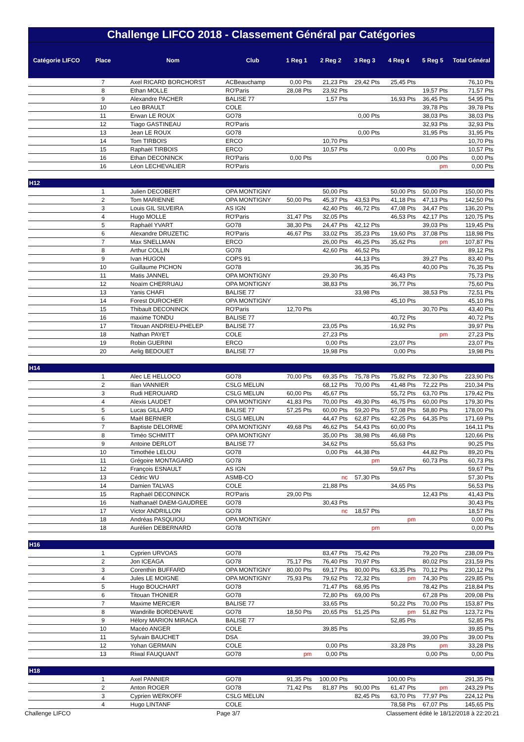| Challenge LIFCO 2018 - Classement Général par Catégories | | | | | | | | | |
| Catégorie LIFCO | Place | Nom | Club | 1 Reg 1 | 2 Reg 2 | 3 Reg 3 | 4 Reg 4 | 5 Reg 5 | Total Général |
| | 7 | Axel RICARD BORCHORST | ACBeauchamp | 0,00 Pts | 21,23 Pts | 29,42 Pts | 25,45 Pts | | 76,10 Pts |
| | 8 | Ethan MOLLE | RO'Paris | 28,08 Pts | 23,92 Pts | | | 19,57 Pts | 71,57 Pts |
| | 9 | Alexandre PACHER | BALISE 77 | | 1,57 Pts | | 16,93 Pts | 36,45 Pts | 54,95 Pts |
| | 10 | Leo BRAULT | COLE | | | | | 39,78 Pts | 39,78 Pts |
| | 11 | Erwan LE ROUX | GO78 | | | 0,00 Pts | | 38,03 Pts | 38,03 Pts |
| | 12 | Tiago GASTINEAU | RO'Paris | | | | | 32,93 Pts | 32,93 Pts |
| | 13 | Jean LE ROUX | GO78 | | | 0,00 Pts | | 31,95 Pts | 31,95 Pts |
| | 14 | Tom TIRBOIS | ERCO | | 10,70 Pts | | | | 10,70 Pts |
| | 15 | Raphaël TIRBOIS | ERCO | | 10,57 Pts | | 0,00 Pts | | 10,57 Pts |
| | 16 | Ethan DECONINCK | RO'Paris | 0,00 Pts | | | | 0,00 Pts | 0,00 Pts |
| | 16 | Léon LECHEVALIER | RO'Paris | | | | | pm | 0,00 Pts |
| H12 | | | | | | | | | |
| | 1 | Julien DECOBERT | OPA MONTIGNY | | 50,00 Pts | | 50,00 Pts | 50,00 Pts | 150,00 Pts |
| | 2 | Tom MARIENNE | OPA MONTIGNY | 50,00 Pts | 45,37 Pts | 43,53 Pts | 41,18 Pts | 47,13 Pts | 142,50 Pts |
| | 3 | Louis GIL SILVEIRA | AS IGN | | 42,40 Pts | 46,72 Pts | 47,08 Pts | 34,47 Pts | 136,20 Pts |
| | 4 | Hugo MOLLE | RO'Paris | 31,47 Pts | 32,05 Pts | | 46,53 Pts | 42,17 Pts | 120,75 Pts |
| | 5 | Raphaël YVART | GO78 | 38,30 Pts | 24,47 Pts | 42,12 Pts | | 39,03 Pts | 119,45 Pts |
| | 6 | Alexandre DRUZETIC | RO'Paris | 46,67 Pts | 33,02 Pts | 35,23 Pts | 19,60 Pts | 37,08 Pts | 118,98 Pts |
| | 7 | Max SNELLMAN | ERCO | | 26,00 Pts | 46,25 Pts | 35,62 Pts | pm | 107,87 Pts |
| | 8 | Arthur COLLIN | GO78 | | 42,60 Pts | 46,52 Pts | | | 89,12 Pts |
| | 9 | Ivan HUGON | COPS 91 | | | 44,13 Pts | | 39,27 Pts | 83,40 Pts |
| | 10 | Guillaume PICHON | GO78 | | | 36,35 Pts | | 40,00 Pts | 76,35 Pts |
| | 11 | Matis JANNEL | OPA MONTIGNY | | 29,30 Pts | | 46,43 Pts | | 75,73 Pts |
| | 12 | Noaïm CHERRUAU | OPA MONTIGNY | | 38,83 Pts | | 36,77 Pts | | 75,60 Pts |
| | 13 | Yanis CHAFI | BALISE 77 | | | 33,98 Pts | | 38,53 Pts | 72,51 Pts |
| | 14 | Forest DUROCHER | OPA MONTIGNY | | | | 45,10 Pts | | 45,10 Pts |
| | 15 | Thibault DECONINCK | RO'Paris | 12,70 Pts | | | | 30,70 Pts | 43,40 Pts |
| | 16 | maxime TONDU | BALISE 77 | | | | 40,72 Pts | | 40,72 Pts |
| | 17 | Titouan ANDRIEU-PHELEP | BALISE 77 | | 23,05 Pts | | 16,92 Pts | | 39,97 Pts |
| | 18 | Nathan PAYET | COLE | | 27,23 Pts | | | pm | 27,23 Pts |
| | 19 | Robin GUERINI | ERCO | | 0,00 Pts | | 23,07 Pts | | 23,07 Pts |
| | 20 | Aelig BEDOUET | BALISE 77 | | 19,98 Pts | | 0,00 Pts | | 19,98 Pts |
| H14 | | | | | | | | | |
| | 1 | Alec LE HELLOCO | GO78 | 70,00 Pts | 69,35 Pts | 75,78 Pts | 75,82 Pts | 72,30 Pts | 223,90 Pts |
| | 2 | Ilian VANNIER | CSLG MELUN | | 68,12 Pts | 70,00 Pts | 41,48 Pts | 72,22 Pts | 210,34 Pts |
| | 3 | Rudi HEROUARD | CSLG MELUN | 60,00 Pts | 45,67 Pts | | 55,72 Pts | 63,70 Pts | 179,42 Pts |
| | 4 | Alexis LAUDET | OPA MONTIGNY | 41,83 Pts | 70,00 Pts | 49,30 Pts | 46,75 Pts | 60,00 Pts | 179,30 Pts |
| | 5 | Lucas GILLARD | BALISE 77 | 57,25 Pts | 60,00 Pts | 59,20 Pts | 57,08 Pts | 58,80 Pts | 178,00 Pts |
| | 6 | Maël BERNIER | CSLG MELUN | | 44,47 Pts | 62,87 Pts | 42,25 Pts | 64,35 Pts | 171,69 Pts |
| | 7 | Baptiste DELORME | OPA MONTIGNY | 49,68 Pts | 46,62 Pts | 54,43 Pts | 60,00 Pts | | 164,11 Pts |
| | 8 | Timéo SCHMITT | OPA MONTIGNY | | 35,00 Pts | 38,98 Pts | 46,68 Pts | | 120,66 Pts |
| | 9 | Antoine DERLOT | BALISE 77 | | 34,62 Pts | | 55,63 Pts | | 90,25 Pts |
| | 10 | Timothée LELOU | GO78 | | 0,00 Pts | 44,38 Pts | | 44,82 Pts | 89,20 Pts |
| | 11 | Grégoire MONTAGARD | GO78 | | | pm | | 60,73 Pts | 60,73 Pts |
| | 12 | François ESNAULT | AS IGN | | | | 59,67 Pts | | 59,67 Pts |
| | 13 | Cédric WU | ASMB-CO | | nc | 57,30 Pts | | | 57,30 Pts |
| | 14 | Damien TALVAS | COLE | | 21,88 Pts | | 34,65 Pts | | 56,53 Pts |
| | 15 | Raphaël DECONINCK | RO'Paris | 29,00 Pts | | | | 12,43 Pts | 41,43 Pts |
| | 16 | Nathanaël DAEM-GAUDREE | GO78 | | 30,43 Pts | | | | 30,43 Pts |
| | 17 | Victor ANDRILLON | GO78 | | nc | 18,57 Pts | | | 18,57 Pts |
| | 18 | Andréas PASQUIOU | OPA MONTIGNY | | | | pm | | 0,00 Pts |
| | 18 | Aurélien DEBERNARD | GO78 | | | pm | | | 0,00 Pts |
| H16 | | | | | | | | | |
| | 1 | Cyprien URVOAS | GO78 | | 83,47 Pts | 75,42 Pts | | 79,20 Pts | 238,09 Pts |
| | 2 | Jon ICEAGA | GO78 | 75,17 Pts | 76,40 Pts | 70,97 Pts | | 80,02 Pts | 231,59 Pts |
| | 3 | Corenthin BUFFARD | OPA MONTIGNY | 80,00 Pts | 69,17 Pts | 80,00 Pts | 63,35 Pts | 70,12 Pts | 230,12 Pts |
| | 4 | Jules LE MOIGNE | OPA MONTIGNY | 75,93 Pts | 79,62 Pts | 72,32 Pts | pm | 74,30 Pts | 229,85 Pts |
| | 5 | Hugo BOUCHART | GO78 | | 71,47 Pts | 68,95 Pts | | 78,42 Pts | 218,84 Pts |
| | 6 | Titouan THONIER | GO78 | | 72,80 Pts | 69,00 Pts | | 67,28 Pts | 209,08 Pts |
| | 7 | Maxime MERCIER | BALISE 77 | | 33,65 Pts | | 50,22 Pts | 70,00 Pts | 153,87 Pts |
| | 8 | Wandrille BORDENAVE | GO78 | 18,50 Pts | 20,65 Pts | 51,25 Pts | pm | 51,82 Pts | 123,72 Pts |
| | 9 | Hélory MARION MIRACA | BALISE 77 | | | | 52,85 Pts | | 52,85 Pts |
| | 10 | Macéo ANGER | COLE | | 39,85 Pts | | | | 39,85 Pts |
| | 11 | Sylvain BAUCHET | DSA | | | | | 39,00 Pts | 39,00 Pts |
| | 12 | Yohan GERMAIN | COLE | | 0,00 Pts | | 33,28 Pts | pm | 33,28 Pts |
| | 13 | Riwal FAUQUANT | GO78 | pm | 0,00 Pts | | | 0,00 Pts | 0,00 Pts |
| H18 | | | | | | | | | |
| | 1 | Axel PANNIER | GO78 | 91,35 Pts | 100,00 Pts | | 100,00 Pts | | 291,35 Pts |
| | 2 | Anton ROGER | GO78 | 71,42 Pts | 81,87 Pts | 90,00 Pts | 61,47 Pts | pm | 243,29 Pts |
| | 3 | Cyprien WERKOFF | CSLG MELUN | | | 82,45 Pts | 63,70 Pts | 77,97 Pts | 224,12 Pts |
| | 4 | Hugo LINTANF | COLE | | | | 78,58 Pts | 67,07 Pts | 145,65 Pts |
Challenge LIFCO Page 3/7 Classement édité le 18/12/2018 à 22:20:21